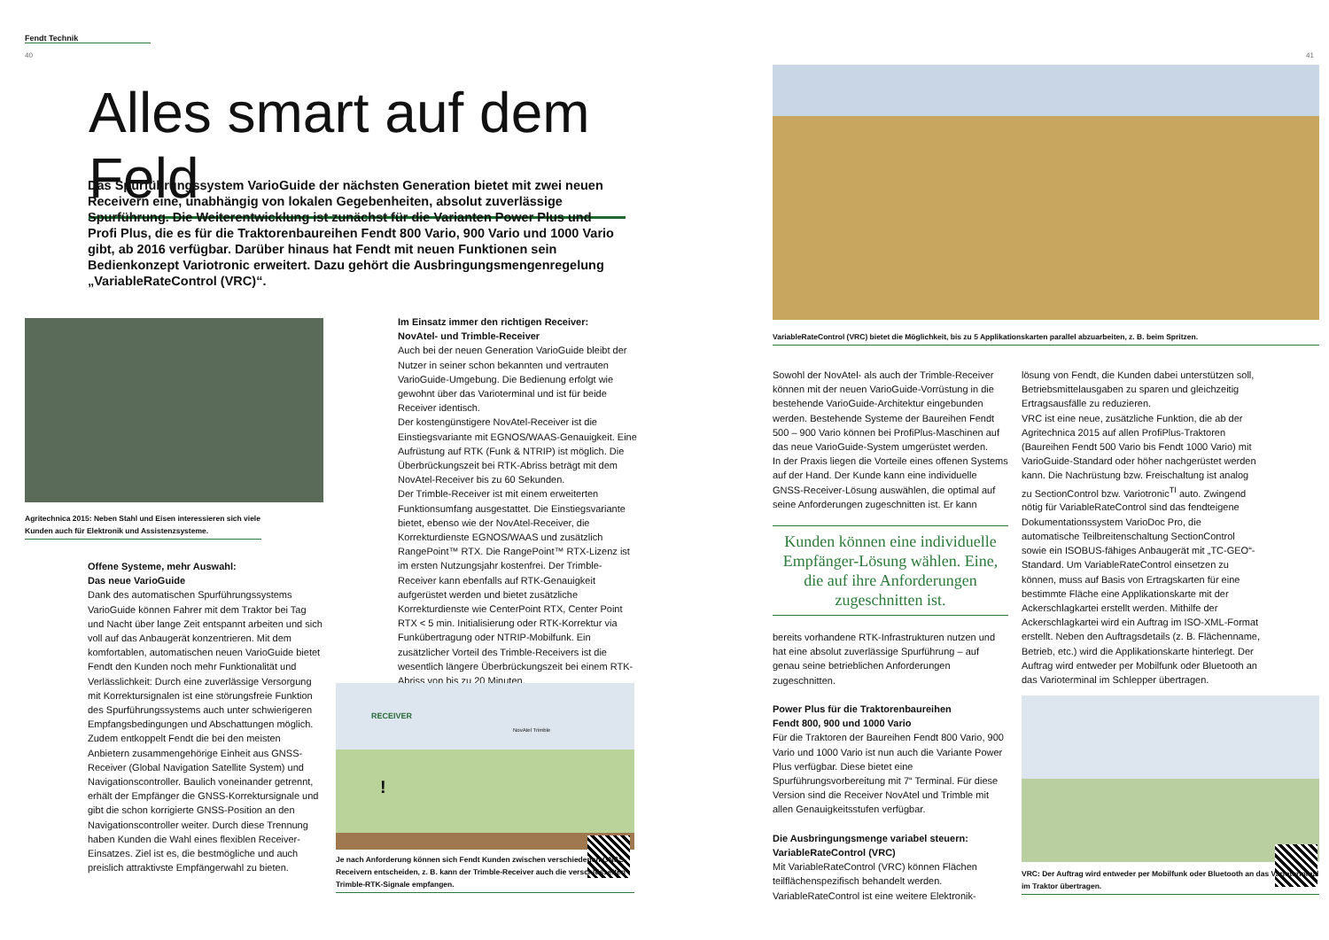Fendt Technik
40 41
Alles smart auf dem Feld
Das Spurführungssystem VarioGuide der nächsten Generation bietet mit zwei neuen Receivern eine, unabhängig von lokalen Gegebenheiten, absolut zuverlässige Spurführung. Die Weiterentwicklung ist zunächst für die Varianten Power Plus und Profi Plus, die es für die Traktorenbaureihen Fendt 800 Vario, 900 Vario und 1000 Vario gibt, ab 2016 verfügbar. Darüber hinaus hat Fendt mit neuen Funktionen sein Bedienkonzept Variotronic erweitert. Dazu gehört die Ausbringungsmengenregelung „VariableRateControl (VRC)“.
Agritechnica 2015: Neben Stahl und Eisen interessieren sich viele Kunden auch für Elektronik und Assistenzsysteme.
Offene Systeme, mehr Auswahl:
Das neue VarioGuide
Dank des automatischen Spurführungssystems VarioGuide können Fahrer mit dem Traktor bei Tag und Nacht über lange Zeit entspannt arbeiten und sich voll auf das Anbaugerät konzentrieren. Mit dem komfortablen, automatischen neuen VarioGuide bietet Fendt den Kunden noch mehr Funktionalität und Verlässlichkeit: Durch eine zuverlässige Versorgung mit Korrektursignalen ist eine störungsfreie Funktion des Spurführungssystems auch unter schwierigeren Empfangsbedingungen und Abschattungen möglich.
Zudem entkoppelt Fendt die bei den meisten Anbietern zusammengehörige Einheit aus GNSS-Receiver (Global Navigation Satellite System) und Navigationscontroller. Baulich voneinander getrennt, erhält der Empfänger die GNSS-Korrektursignale und gibt die schon korrigierte GNSS-Position an den Navigationscontroller weiter. Durch diese Trennung haben Kunden die Wahl eines flexiblen Receiver-Einsatzes. Ziel ist es, die bestmögliche und auch preislich attraktivste Empfängerwahl zu bieten.
Im Einsatz immer den richtigen Receiver:
NovAtel- und Trimble-Receiver
Auch bei der neuen Generation VarioGuide bleibt der Nutzer in seiner schon bekannten und vertrauten VarioGuide-Umgebung. Die Bedienung erfolgt wie gewohnt über das Varioterminal und ist für beide Receiver identisch.
Der kostengünstigere NovAtel-Receiver ist die Einstiegsvariante mit EGNOS/WAAS-Genauigkeit. Eine Aufrüstung auf RTK (Funk & NTRIP) ist möglich. Die Überbrückungszeit bei RTK-Abriss beträgt mit dem NovAtel-Receiver bis zu 60 Sekunden.
Der Trimble-Receiver ist mit einem erweiterten Funktionsumfang ausgestattet. Die Einstiegsvariante bietet, ebenso wie der NovAtel-Receiver, die Korrekturdienste EGNOS/WAAS und zusätzlich RangePoint™ RTX. Die RangePoint™ RTX-Lizenz ist im ersten Nutzungsjahr kostenfrei. Der Trimble-Receiver kann ebenfalls auf RTK-Genauigkeit aufgerüstet werden und bietet zusätzliche Korrekturdienste wie CenterPoint RTX, Center Point RTX < 5 min. Initialisierung oder RTK-Korrektur via Funkübertragung oder NTRIP-Mobilfunk. Ein zusätzlicher Vorteil des Trimble-Receivers ist die wesentlich längere Überbrückungszeit bei einem RTK-Abriss von bis zu 20 Minuten.
RECEIVER
NovAtel Trimble
!
Je nach Anforderung können sich Fendt Kunden zwischen verschiedenen GNSS-Receivern entscheiden, z. B. kann der Trimble-Receiver auch die verschlüsselten Trimble-RTK-Signale empfangen.
VariableRateControl (VRC) bietet die Möglichkeit, bis zu 5 Applikationskarten parallel abzuarbeiten, z. B. beim Spritzen.
Sowohl der NovAtel- als auch der Trimble-Receiver können mit der neuen VarioGuide-Vorrüstung in die bestehende VarioGuide-Architektur eingebunden werden. Bestehende Systeme der Baureihen Fendt 500 – 900 Vario können bei ProfiPlus-Maschinen auf das neue VarioGuide-System umgerüstet werden.
In der Praxis liegen die Vorteile eines offenen Systems auf der Hand. Der Kunde kann eine individuelle GNSS-Receiver-Lösung auswählen, die optimal auf seine Anforderungen zugeschnitten ist. Er kann
Kunden können eine individuelle Empfänger-Lösung wählen. Eine, die auf ihre Anforderungen zugeschnitten ist.
bereits vorhandene RTK-Infrastrukturen nutzen und hat eine absolut zuverlässige Spurführung – auf genau seine betrieblichen Anforderungen zugeschnitten.
Power Plus für die Traktorenbaureihen
Fendt 800, 900 und 1000 Vario
Für die Traktoren der Baureihen Fendt 800 Vario, 900 Vario und 1000 Vario ist nun auch die Variante Power Plus verfügbar. Diese bietet eine Spurführungsvorbereitung mit 7“ Terminal. Für diese Version sind die Receiver NovAtel und Trimble mit allen Genauigkeitsstufen verfügbar.
Die Ausbringungsmenge variabel steuern:
VariableRateControl (VRC)
Mit VariableRateControl (VRC) können Flächen teilflächenspezifisch behandelt werden. VariableRateControl ist eine weitere Elektronik-
lösung von Fendt, die Kunden dabei unterstützen soll, Betriebsmittelausgaben zu sparen und gleichzeitig Ertragsausfälle zu reduzieren.
VRC ist eine neue, zusätzliche Funktion, die ab der Agritechnica 2015 auf allen ProfiPlus-Traktoren (Baureihen Fendt 500 Vario bis Fendt 1000 Vario) mit VarioGuide-Standard oder höher nachgerüstet werden kann. Die Nachrüstung bzw. Freischaltung ist analog zu SectionControl bzw. Variotronic<sup>TI</sup> auto. Zwingend nötig für VariableRateControl sind das fendteigene Dokumentationssystem VarioDoc Pro, die automatische Teilbreitenschaltung SectionControl sowie ein ISOBUS-fähiges Anbaugerät mit „TC-GEO“-Standard. Um VariableRateControl einsetzen zu können, muss auf Basis von Ertragskarten für eine bestimmte Fläche eine Applikationskarte mit der Ackerschlagkartei erstellt werden. Mithilfe der Ackerschlagkartei wird ein Auftrag im ISO-XML-Format erstellt. Neben den Auftragsdetails (z. B. Flächenname, Betrieb, etc.) wird die Applikationskarte hinterlegt. Der Auftrag wird entweder per Mobilfunk oder Bluetooth an das Varioterminal im Schlepper übertragen.
VRC: Der Auftrag wird entweder per Mobilfunk oder Bluetooth an das Varioterminal im Traktor übertragen.